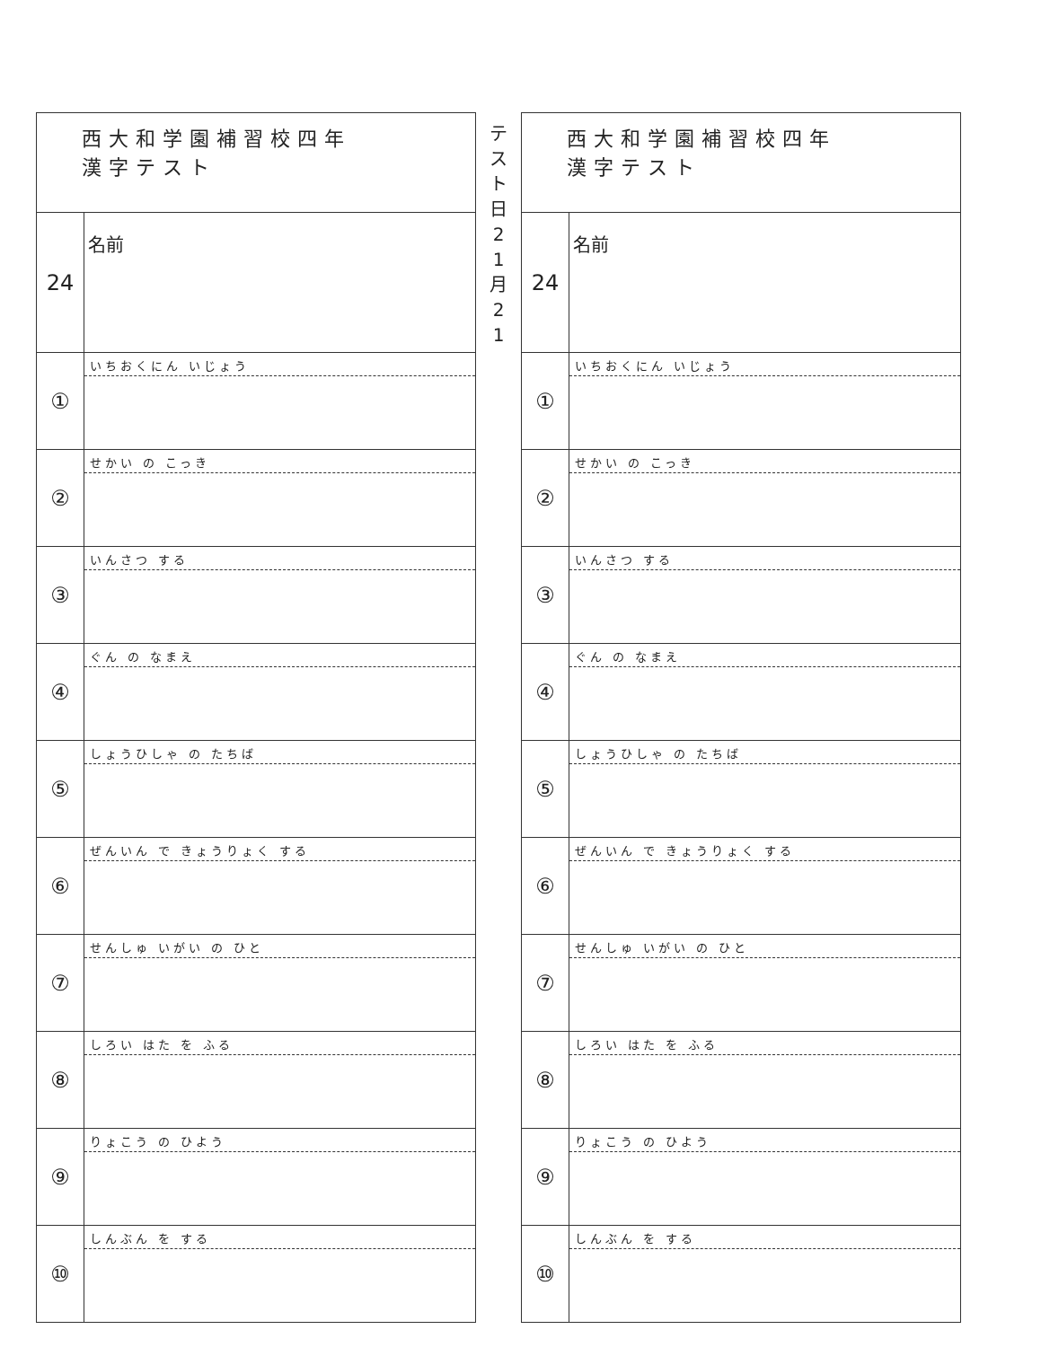| 西大和学園補習校四年 漢字テスト | |
| 24 | 名前 |
| ① | いちおくにん いじょう |
| ② | せかい の こっき |
| ③ | いんさつ する |
| ④ | ぐん の なまえ |
| ⑤ | しょうひしゃ の たちば |
| ⑥ | ぜんいん で きょうりょく する |
| ⑦ | せんしゅ いがい の ひと |
| ⑧ | しろい はた を ふる |
| ⑨ | りょこう の ひよう |
| ⑩ | しんぶん を する |
テ
ス
ト
日
2
1
月
2
1
| 西大和学園補習校四年 漢字テスト | |
| 24 | 名前 |
| ① | いちおくにん いじょう |
| ② | せかい の こっき |
| ③ | いんさつ する |
| ④ | ぐん の なまえ |
| ⑤ | しょうひしゃ の たちば |
| ⑥ | ぜんいん で きょうりょく する |
| ⑦ | せんしゅ いがい の ひと |
| ⑧ | しろい はた を ふる |
| ⑨ | りょこう の ひよう |
| ⑩ | しんぶん を する |